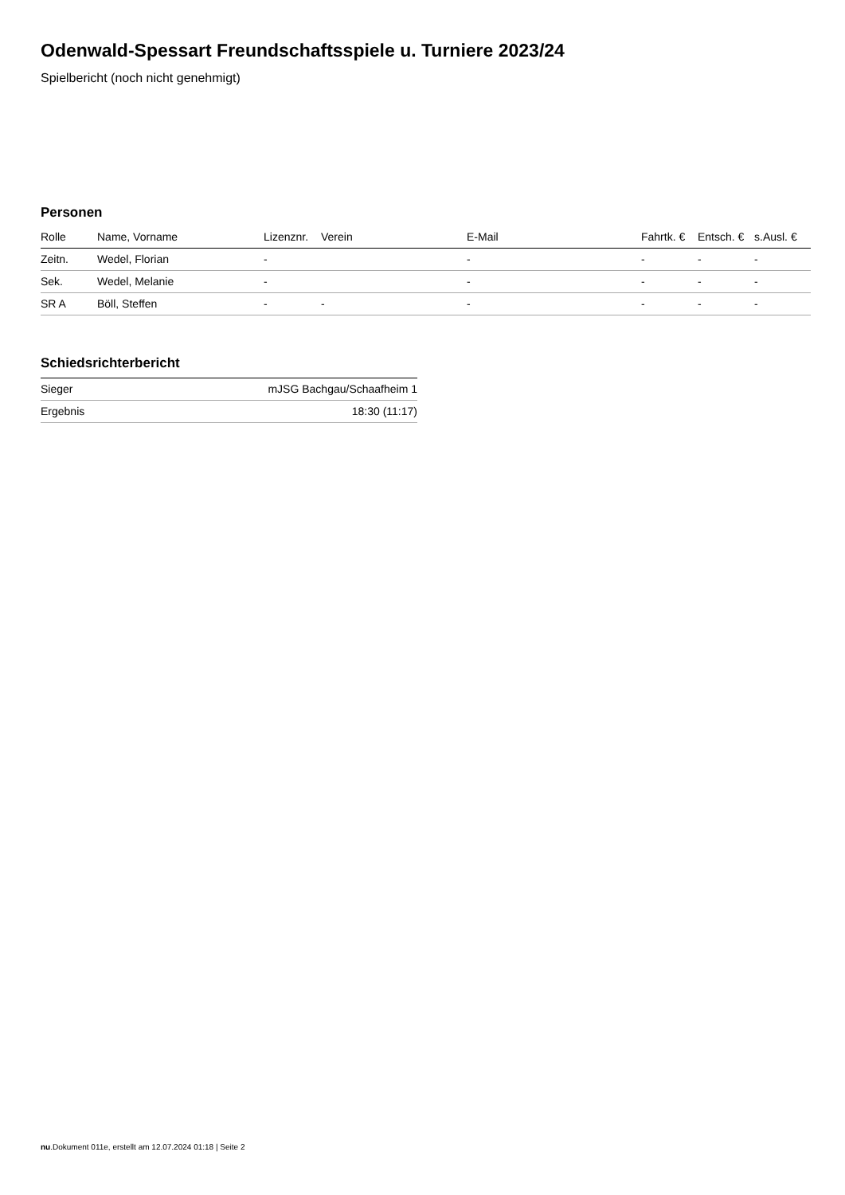Odenwald-Spessart Freundschaftsspiele u. Turniere 2023/24
Spielbericht (noch nicht genehmigt)
Personen
| Rolle | Name, Vorname | Lizenznr. | Verein | E-Mail | Fahrtk. € | Entsch. € | s.Ausl. € |
| --- | --- | --- | --- | --- | --- | --- | --- |
| Zeitn. | Wedel, Florian | - | | - | - | - | - |
| Sek. | Wedel, Melanie | - | | - | - | - | - |
| SR A | Böll, Steffen | - | - | - | - | - | - |
Schiedsrichterbericht
| Sieger | mJSG Bachgau/Schaafheim 1 |
| Ergebnis | 18:30 (11:17) |
nu.Dokument 011e, erstellt am 12.07.2024 01:18 | Seite 2